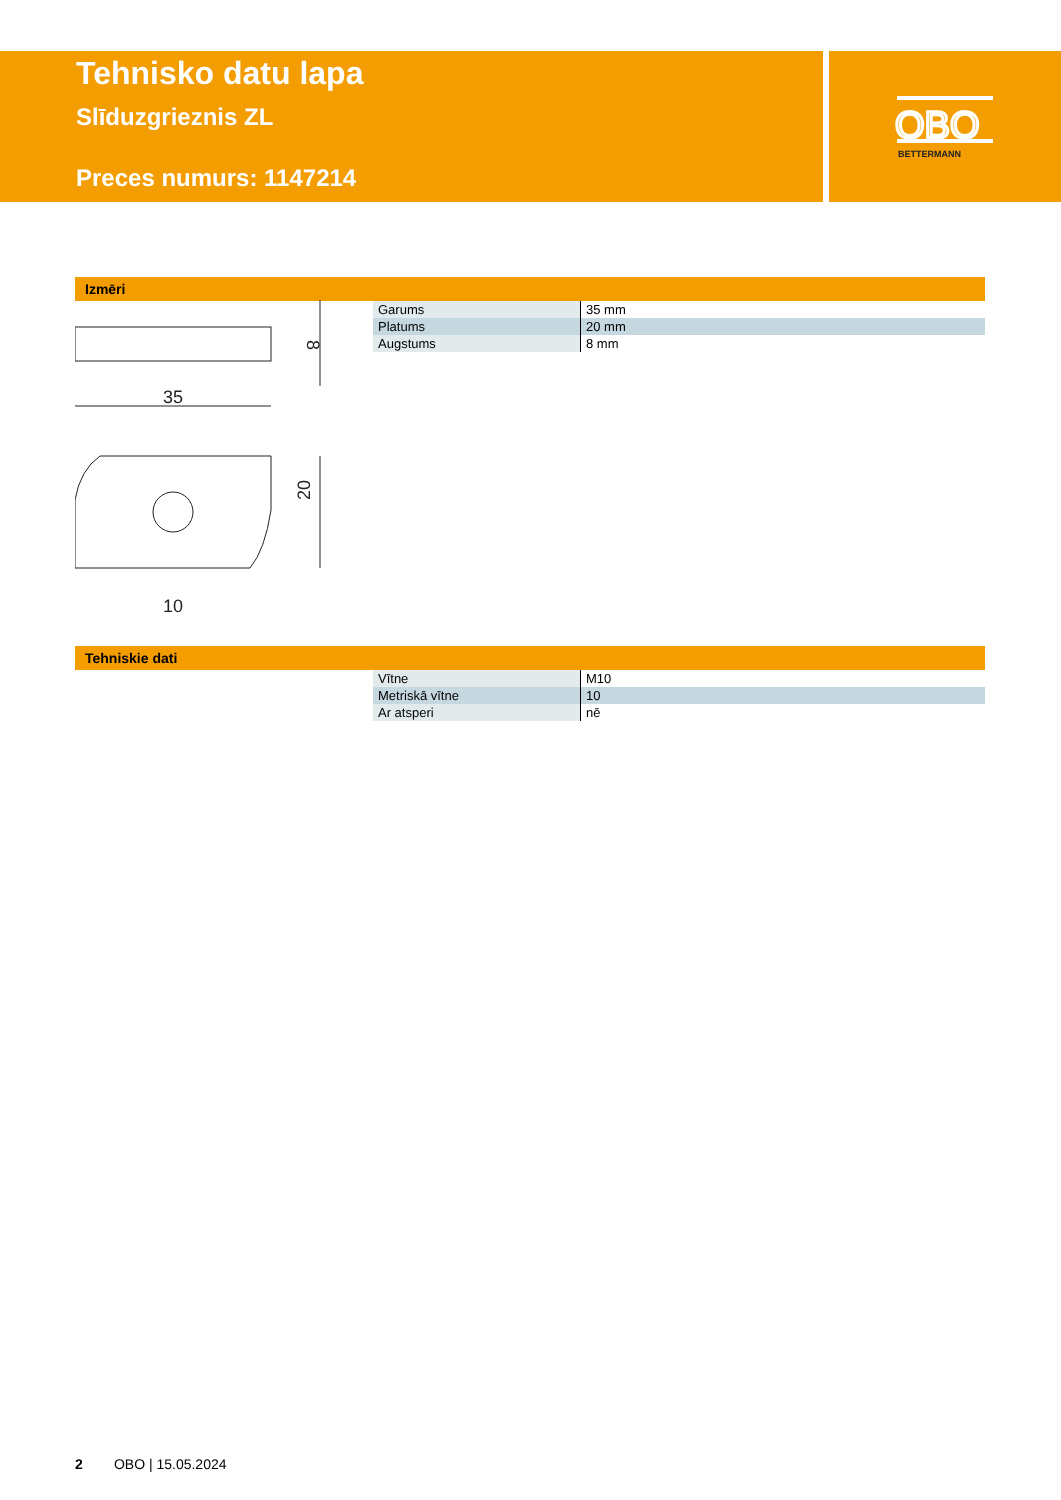Tehnisko datu lapa
Slīduzgrieznis ZL
Preces numurs: 1147214
OBO
BETTERMANN
Izmēri
35
8
10
20
| Garums | 35 mm |
| Platums | 20 mm |
| Augstums | 8 mm |
Tehniskie dati
| Vītne | M10 |
| Metriskā vītne | 10 |
| Ar atsperi | nē |
2 OBO | 15.05.2024